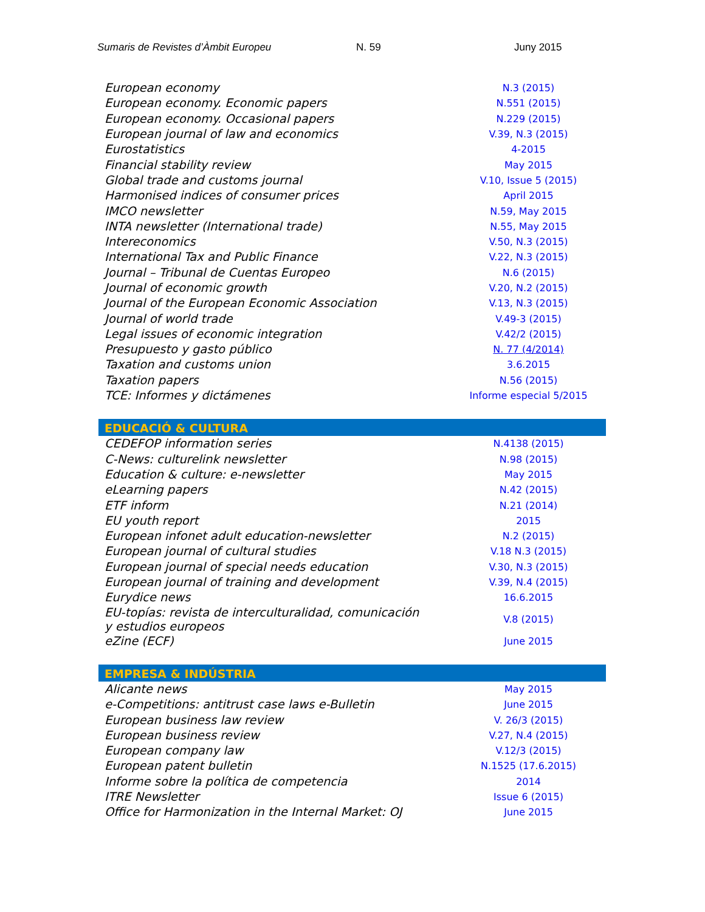Sumaris de Revistes d’Àmbit Europeu N. 59 Juny 2015
| European economy | N.3 (2015) |
| European economy. Economic papers | N.551 (2015) |
| European economy. Occasional papers | N.229 (2015) |
| European journal of law and economics | V.39, N.3 (2015) |
| Eurostatistics | 4-2015 |
| Financial stability review | May 2015 |
| Global trade and customs journal | V.10, Issue 5 (2015) |
| Harmonised indices of consumer prices | April 2015 |
| IMCO newsletter | N.59, May 2015 |
| INTA newsletter (International trade) | N.55, May 2015 |
| Intereconomics | V.50, N.3 (2015) |
| International Tax and Public Finance | V.22, N.3 (2015) |
| Journal – Tribunal de Cuentas Europeo | N.6 (2015) |
| Journal of economic growth | V.20, N.2 (2015) |
| Journal of the European Economic Association | V.13, N.3 (2015) |
| Journal of world trade | V.49-3 (2015) |
| Legal issues of economic integration | V.42/2 (2015) |
| Presupuesto y gasto público | N. 77 (4/2014) |
| Taxation and customs union | 3.6.2015 |
| Taxation papers | N.56 (2015) |
| TCE: Informes y dictámenes | Informe especial 5/2015 |
| EDUCACIÓ & CULTURA | |
| CEDEFOP information series | N.4138 (2015) |
| C-News: culturelink newsletter | N.98 (2015) |
| Education & culture: e-newsletter | May 2015 |
| eLearning papers | N.42 (2015) |
| ETF inform | N.21 (2014) |
| EU youth report | 2015 |
| European infonet adult education-newsletter | N.2 (2015) |
| European journal of cultural studies | V.18 N.3 (2015) |
| European journal of special needs education | V.30, N.3 (2015) |
| European journal of training and development | V.39, N.4 (2015) |
| Eurydice news | 16.6.2015 |
| EU-topías: revista de interculturalidad, comunicación y estudios europeos | V.8 (2015) |
| eZine (ECF) | June 2015 |
| EMPRESA & INDÚSTRIA | |
| Alicante news | May 2015 |
| e-Competitions: antitrust case laws e-Bulletin | June 2015 |
| European business law review | V. 26/3 (2015) |
| European business review | V.27, N.4 (2015) |
| European company law | V.12/3 (2015) |
| European patent bulletin | N.1525 (17.6.2015) |
| Informe sobre la política de competencia | 2014 |
| ITRE Newsletter | Issue 6 (2015) |
| Office for Harmonization in the Internal Market: OJ | June 2015 |